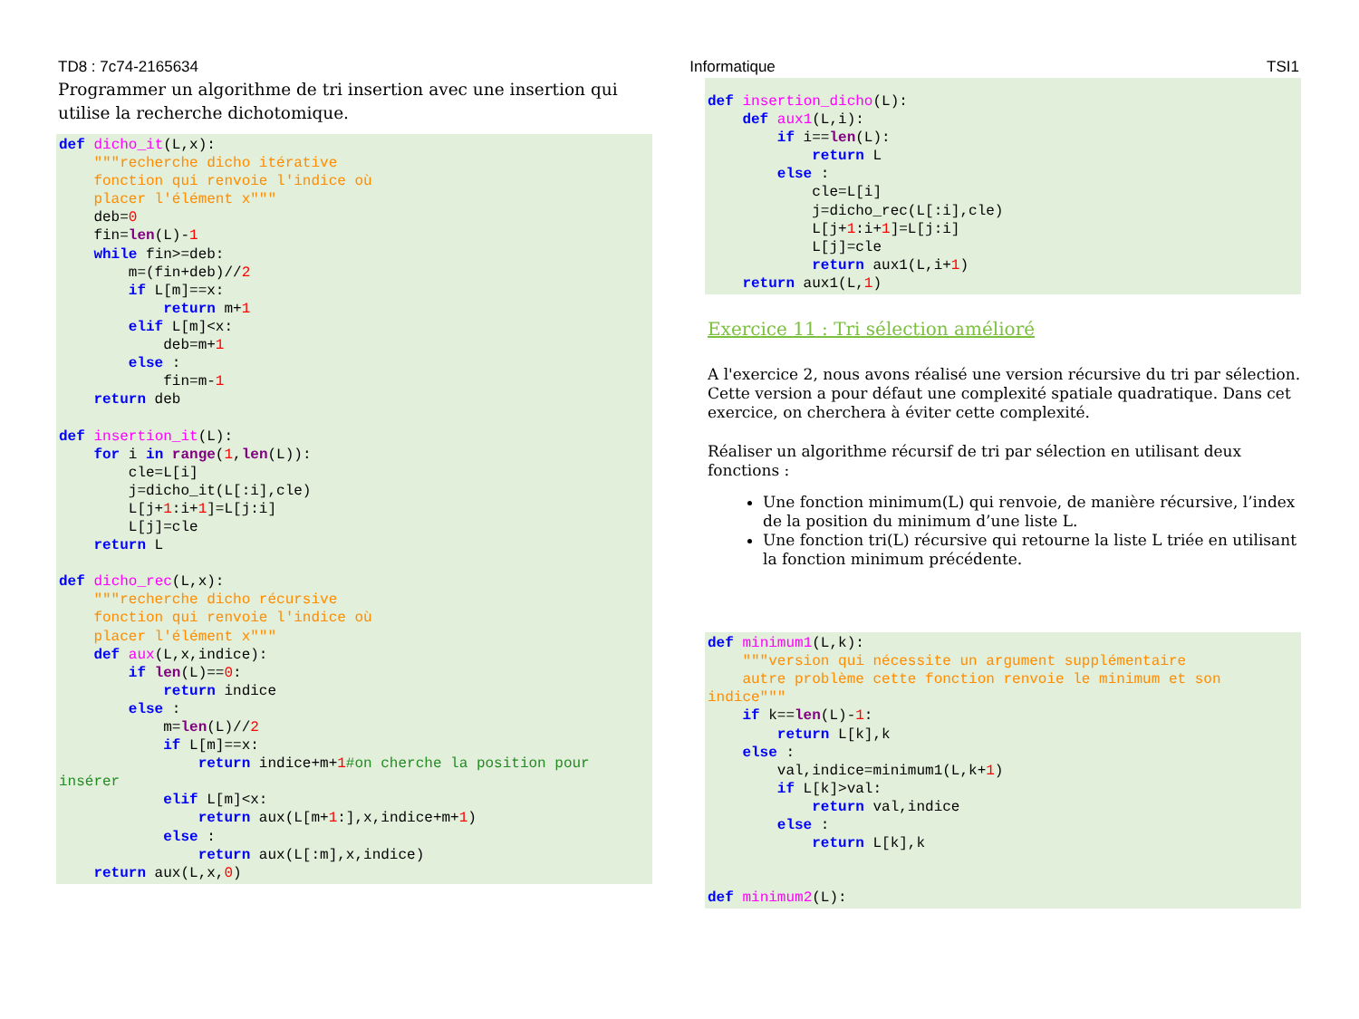TD8 : 7c74-2165634 Informatique TSI1
Programmer un algorithme de tri insertion avec une insertion qui utilise la recherche dichotomique.
def dicho_it(L,x):
    """recherche dicho itérative
    fonction qui renvoie l'indice où
    placer l'élément x"""
    deb=0
    fin=len(L)-1
    while fin>=deb:
        m=(fin+deb)//2
        if L[m]==x:
            return m+1
        elif L[m]<x:
            deb=m+1
        else :
            fin=m-1
    return deb

def insertion_it(L):
    for i in range(1,len(L)):
        cle=L[i]
        j=dicho_it(L[:i],cle)
        L[j+1:i+1]=L[j:i]
        L[j]=cle
    return L

def dicho_rec(L,x):
    """recherche dicho récursive
    fonction qui renvoie l'indice où
    placer l'élément x"""
    def aux(L,x,indice):
        if len(L)==0:
            return indice
        else :
            m=len(L)//2
            if L[m]==x:
                return indice+m+1#on cherche la position pour
insérer
            elif L[m]<x:
                return aux(L[m+1:],x,indice+m+1)
            else :
                return aux(L[:m],x,indice)
    return aux(L,x,0)
def insertion_dicho(L):
    def aux1(L,i):
        if i==len(L):
            return L
        else :
            cle=L[i]
            j=dicho_rec(L[:i],cle)
            L[j+1:i+1]=L[j:i]
            L[j]=cle
            return aux1(L,i+1)
    return aux1(L,1)
Exercice 11 : Tri sélection amélioré
A l'exercice 2, nous avons réalisé une version récursive du tri par sélection. Cette version a pour défaut une complexité spatiale quadratique. Dans cet exercice, on cherchera à éviter cette complexité.
Réaliser un algorithme récursif de tri par sélection en utilisant deux fonctions :
Une fonction minimum(L) qui renvoie, de manière récursive, l’index de la position du minimum d’une liste L.
Une fonction tri(L) récursive qui retourne la liste L triée en utilisant la fonction minimum précédente.
def minimum1(L,k):
    """version qui nécessite un argument supplémentaire
    autre problème cette fonction renvoie le minimum et son
indice"""
    if k==len(L)-1:
        return L[k],k
    else :
        val,indice=minimum1(L,k+1)
        if L[k]>val:
            return val,indice
        else :
            return L[k],k


def minimum2(L):